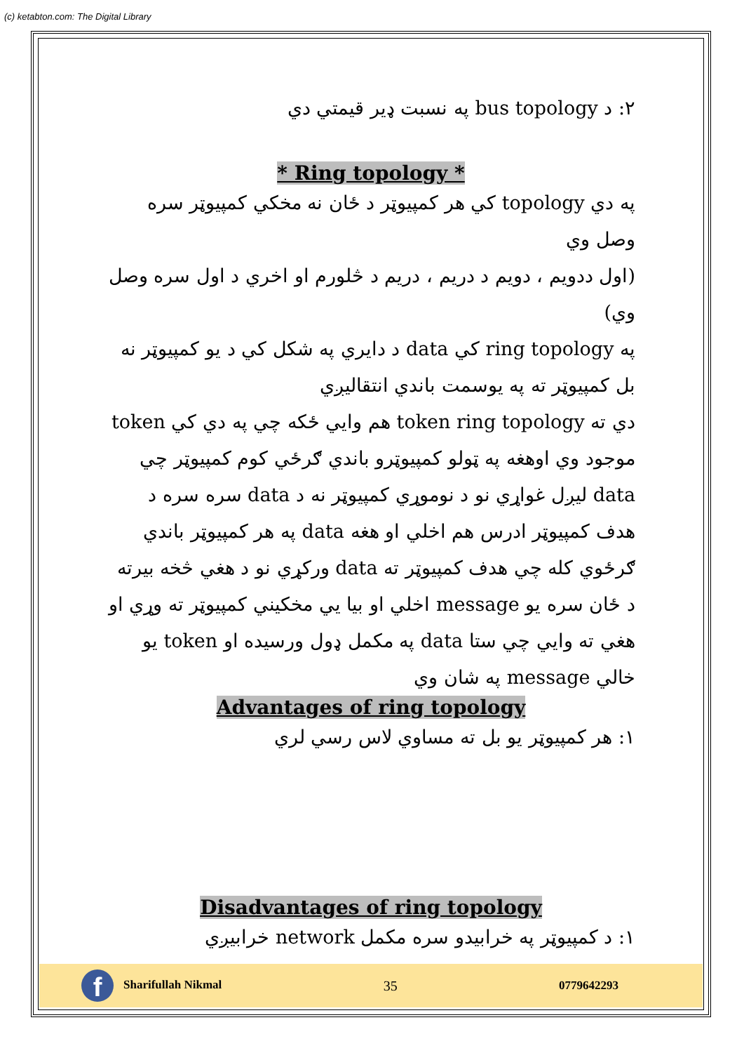(c) ketabton.com: The Digital Library
۲: د bus topology په نسبت ډیر قیمتي دي
* Ring topology *
په دي topology کي هر کمپیوټر د ځان نه مخکي کمپیوټر سره وصل وي
(اول ددویم ، دویم د دریم ، دریم د څلورم او اخري د اول سره وصل وي)
په ring topology کي data د دایري په شکل کي د یو کمپیوټر نه بل کمپیوټر ته په یوسمت باندي انتقالیږي
دي ته token ring topology هم وایي ځکه چي په دي کي token موجود وي اوهغه په ټولو کمپیوټرو باندي ګرځي کوم کمپیوټر چي data لیږل غواړي نو د نوموړي کمپیوټر نه د data سره سره د هدف کمپیوټر ادرس هم اخلي او هغه data په هر کمپیوټر باندي ګرځوي کله چي هدف کمپیوټر ته data ورکړي نو د هغي څخه بیرته د ځان سره یو message اخلي او بیا یي مخکیني کمپیوټر ته وړي او هغي ته وایي چي ستا data په مکمل ډول ورسیده او token یو خالي message په شان وي
Advantages of ring topology
۱: هر کمپیوټر یو بل ته مساوي لاس رسي لري
Disadvantages of ring topology
۱: د کمپیوټر په خرابیدو سره مکمل network خرابیږي
f Sharifullah Nikmal
35
0779642293